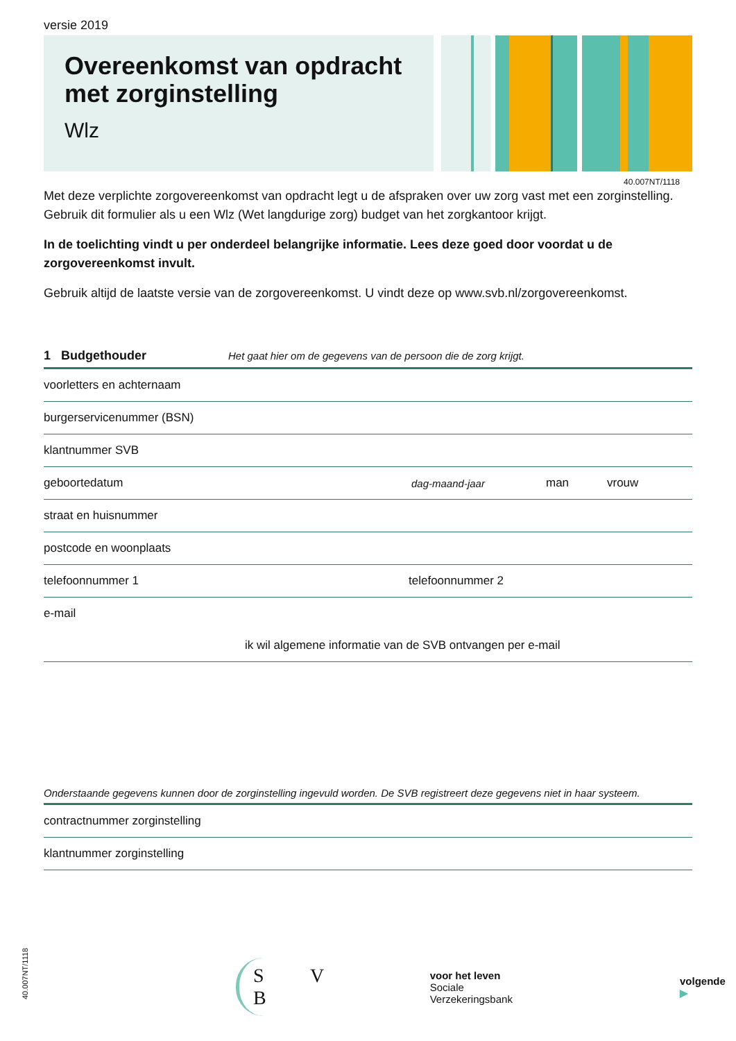versie 2019
Overeenkomst van opdracht met zorginstelling
Wlz
40.007NT/1118
Met deze verplichte zorgovereenkomst van opdracht legt u de afspraken over uw zorg vast met een zorginstelling. Gebruik dit formulier als u een Wlz (Wet langdurige zorg) budget van het zorgkantoor krijgt.
In de toelichting vindt u per onderdeel belangrijke informatie. Lees deze goed door voordat u de zorgovereenkomst invult.
Gebruik altijd de laatste versie van de zorgovereenkomst. U vindt deze op www.svb.nl/zorgovereenkomst.
1 Budgethouder Het gaat hier om de gegevens van de persoon die de zorg krijgt.
voorletters en achternaam
burgerservicenummer (BSN)
klantnummer SVB
geboortedatum dag-maand-jaar man vrouw
straat en huisnummer
postcode en woonplaats
telefoonnummer 1 telefoonnummer 2
e-mail
ik wil algemene informatie van de SVB ontvangen per e-mail
Onderstaande gegevens kunnen door de zorginstelling ingevuld worden. De SVB registreert deze gegevens niet in haar systeem.
contractnummer zorginstelling
klantnummer zorginstelling
S V B
voor het leven
Sociale Verzekeringsbank
volgende ▶
40.007NT/1118